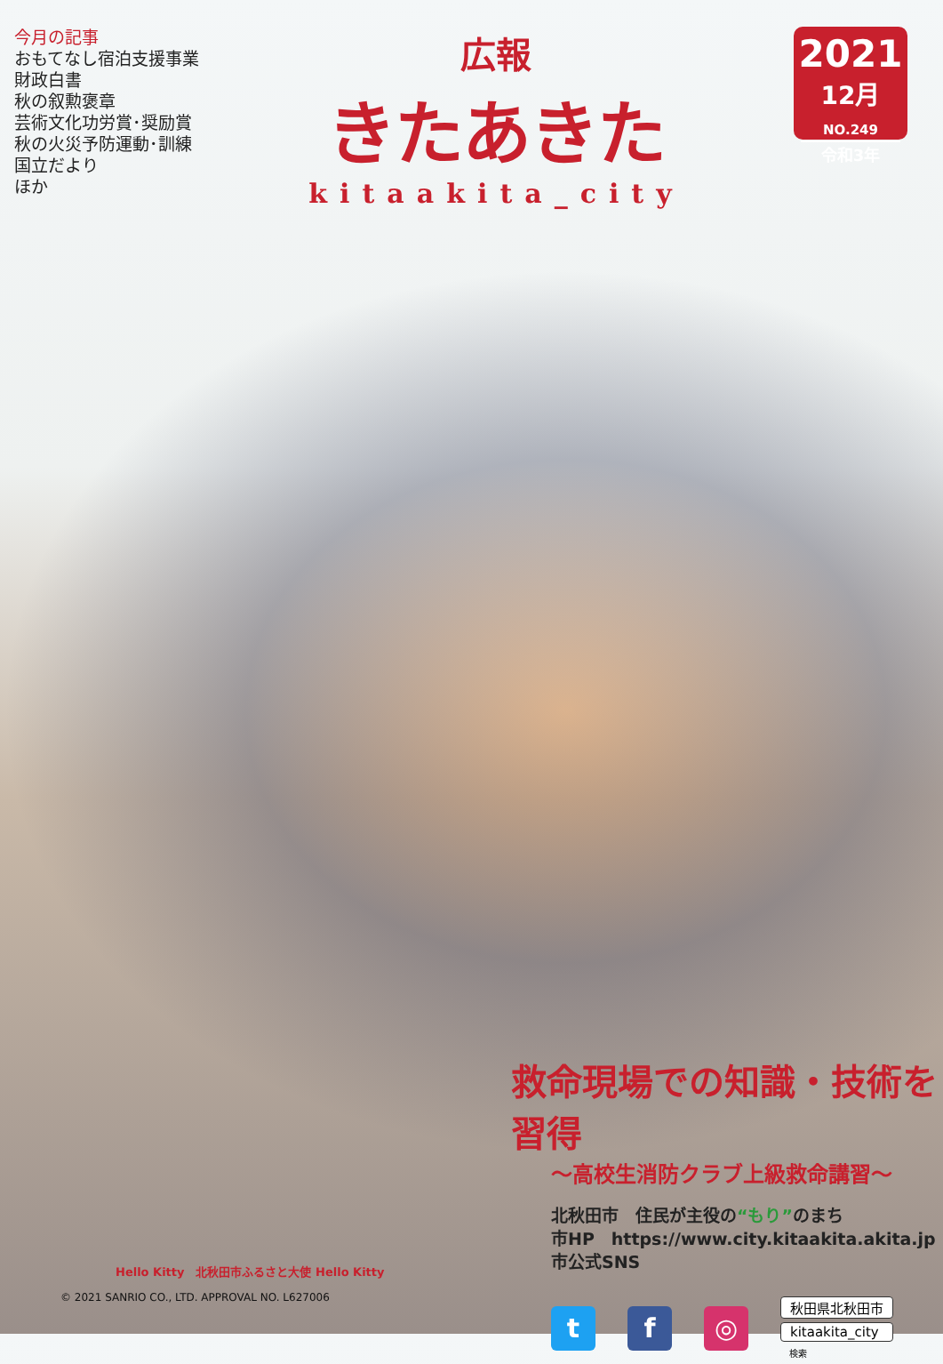今月の記事
おもてなし宿泊支援事業
財政白書
秋の叙勲褒章
芸術文化功労賞･奨励賞
秋の火災予防運動･訓練
国立だより
ほか
広報
きたあきた
kitaakita_city
2021
12月NO.249
令和3年
救命現場での知識・技術を習得
～高校生消防クラブ上級救命講習～
北秋田市　住民が主役の“もり”のまち
市HP　https://www.city.kitaakita.akita.jp
市公式SNS
t f ◎
秋田県北秋田市
kitaakita_city
検索
Hello Kitty　北秋田市ふるさと大使 Hello Kitty
© 2021 SANRIO CO., LTD. APPROVAL NO. L627006